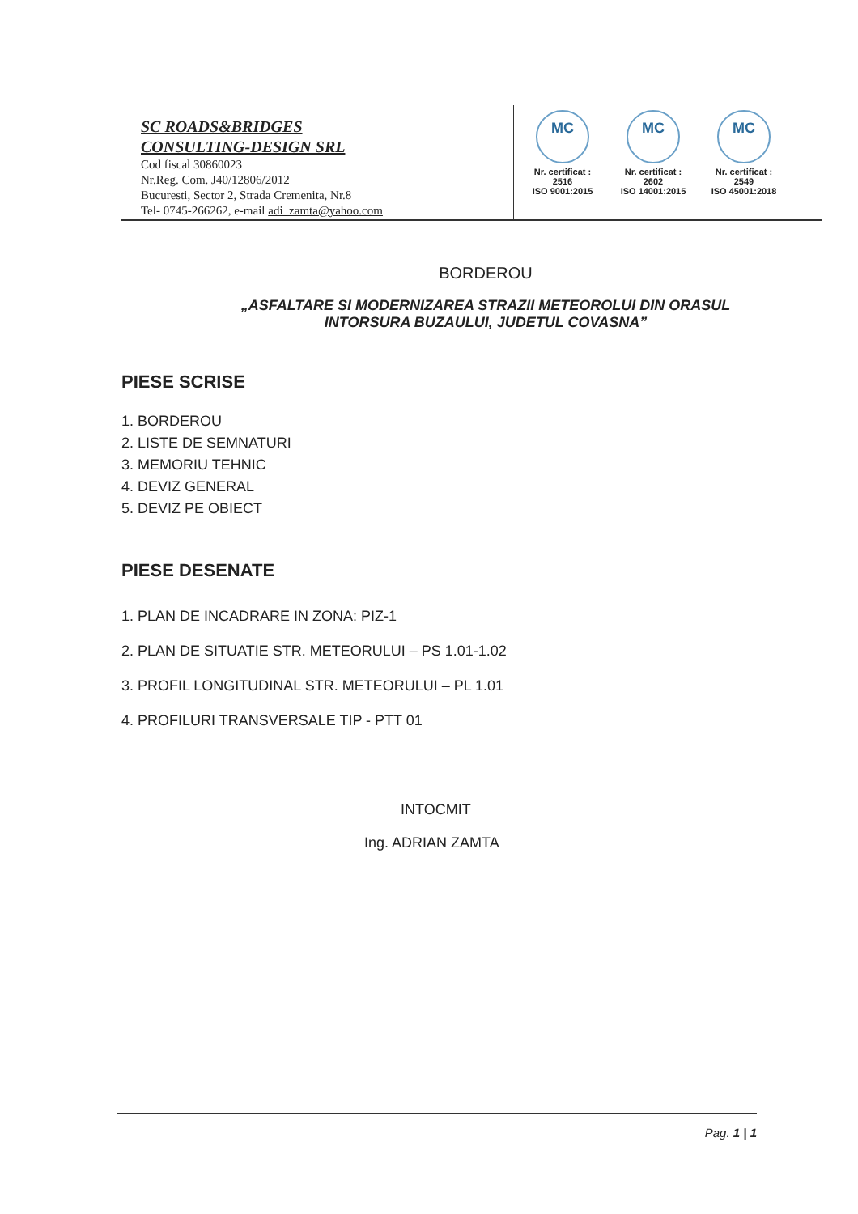SC ROADS&BRIDGES
CONSULTING-DESIGN SRL
Cod fiscal 30860023
Nr.Reg. Com. J40/12806/2012
Bucuresti, Sector 2, Strada Cremenita, Nr.8
Tel- 0745-266262, e-mail adi_zamta@yahoo.com
MC
Nr. certificat : 2516
ISO 9001:2015
MC
Nr. certificat : 2602
ISO 14001:2015
MC
Nr. certificat : 2549
ISO 45001:2018
BORDEROU
„ASFALTARE SI MODERNIZAREA STRAZII METEOROLUI DIN ORASUL INTORSURA BUZAULUI, JUDETUL COVASNA”
PIESE SCRISE
1. BORDEROU
2. LISTE DE SEMNATURI
3. MEMORIU TEHNIC
4. DEVIZ GENERAL
5. DEVIZ PE OBIECT
PIESE DESENATE
1. PLAN DE INCADRARE IN ZONA: PIZ-1
2. PLAN DE SITUATIE STR. METEORULUI – PS 1.01-1.02
3. PROFIL LONGITUDINAL STR. METEORULUI – PL 1.01
4. PROFILURI TRANSVERSALE TIP - PTT 01
INTOCMIT
Ing. ADRIAN ZAMTA
Pag. 1 | 1